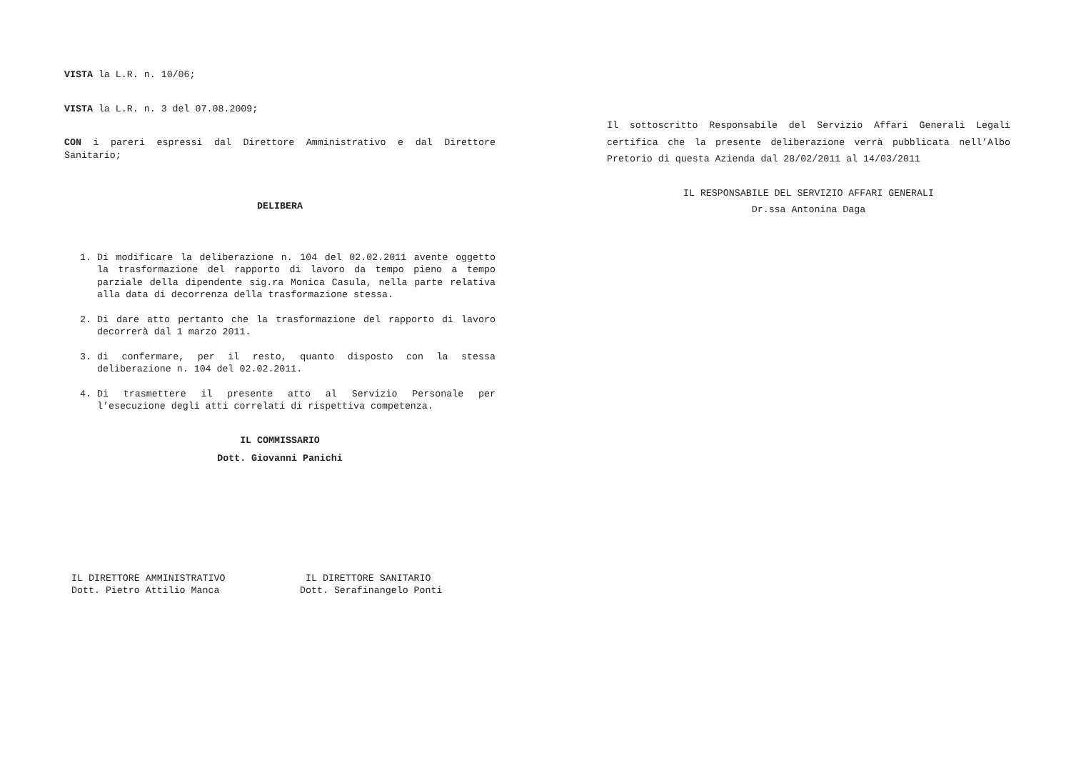VISTA la L.R. n. 10/06;
VISTA la L.R. n. 3 del 07.08.2009;
CON i pareri espressi dal Direttore Amministrativo e dal Direttore Sanitario;
DELIBERA
1. Di modificare la deliberazione n. 104 del 02.02.2011 avente oggetto la trasformazione del rapporto di lavoro da tempo pieno a tempo parziale della dipendente sig.ra Monica Casula, nella parte relativa alla data di decorrenza della trasformazione stessa.
2. Di dare atto pertanto che la trasformazione del rapporto di lavoro decorrerà dal 1 marzo 2011.
3. di confermare, per il resto, quanto disposto con la stessa deliberazione n. 104 del 02.02.2011.
4. Di trasmettere il presente atto al Servizio Personale per l’esecuzione degli atti correlati di rispettiva competenza.
IL COMMISSARIO
Dott. Giovanni Panichi
IL DIRETTORE AMMINISTRATIVO
Dott. Pietro Attilio Manca
IL DIRETTORE SANITARIO
Dott. Serafinangelo Ponti
Il sottoscritto Responsabile del Servizio Affari Generali Legali certifica che la presente deliberazione verrà pubblicata nell’Albo Pretorio di questa Azienda dal 28/02/2011 al 14/03/2011
IL RESPONSABILE DEL SERVIZIO AFFARI GENERALI
Dr.ssa Antonina Daga